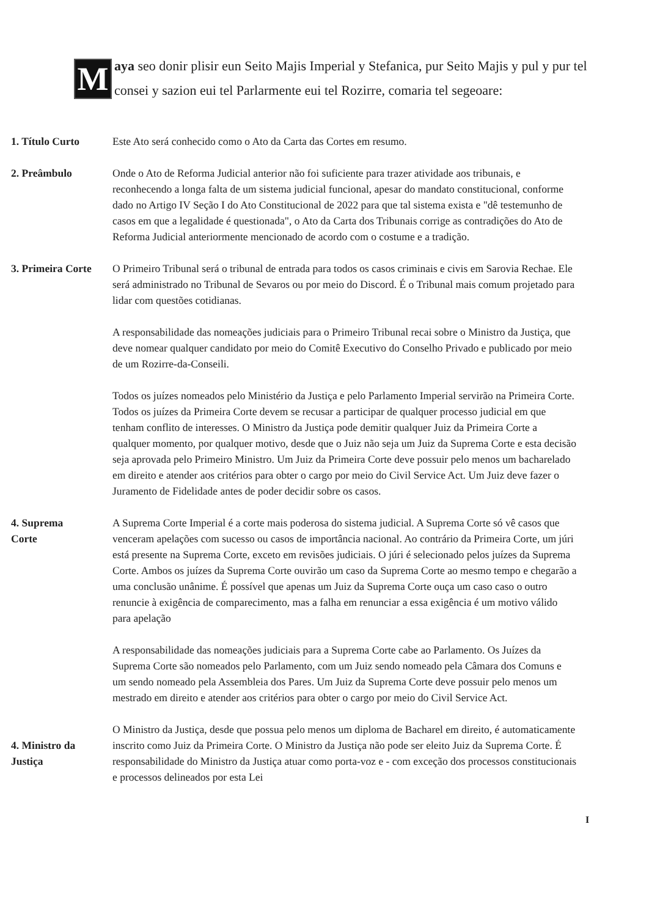M
aya seo donir plisir eun Seito Majis Imperial y Stefanica, pur Seito Majis y pul y pur tel consei y sazion eui tel Parlarmente eui tel Rozirre, comaria tel segeoare:
1. Título Curto Este Ato será conhecido como o Ato da Carta das Cortes em resumo.
2. Preâmbulo Onde o Ato de Reforma Judicial anterior não foi suficiente para trazer atividade aos tribunais, e reconhecendo a longa falta de um sistema judicial funcional, apesar do mandato constitucional, conforme dado no Artigo IV Seção I do Ato Constitucional de 2022 para que tal sistema exista e "dê testemunho de casos em que a legalidade é questionada", o Ato da Carta dos Tribunais corrige as contradições do Ato de Reforma Judicial anteriormente mencionado de acordo com o costume e a tradição.
3. Primeira Corte
O Primeiro Tribunal será o tribunal de entrada para todos os casos criminais e civis em Sarovia Rechae. Ele será administrado no Tribunal de Sevaros ou por meio do Discord. É o Tribunal mais comum projetado para lidar com questões cotidianas.
A responsabilidade das nomeações judiciais para o Primeiro Tribunal recai sobre o Ministro da Justiça, que deve nomear qualquer candidato por meio do Comitê Executivo do Conselho Privado e publicado por meio de um Rozirre-da-Conseili.
Todos os juízes nomeados pelo Ministério da Justiça e pelo Parlamento Imperial servirão na Primeira Corte. Todos os juízes da Primeira Corte devem se recusar a participar de qualquer processo judicial em que tenham conflito de interesses. O Ministro da Justiça pode demitir qualquer Juiz da Primeira Corte a qualquer momento, por qualquer motivo, desde que o Juiz não seja um Juiz da Suprema Corte e esta decisão seja aprovada pelo Primeiro Ministro. Um Juiz da Primeira Corte deve possuir pelo menos um bacharelado em direito e atender aos critérios para obter o cargo por meio do Civil Service Act. Um Juiz deve fazer o Juramento de Fidelidade antes de poder decidir sobre os casos.
4. Suprema
Corte
A Suprema Corte Imperial é a corte mais poderosa do sistema judicial. A Suprema Corte só vê casos que venceram apelações com sucesso ou casos de importância nacional. Ao contrário da Primeira Corte, um júri está presente na Suprema Corte, exceto em revisões judiciais. O júri é selecionado pelos juízes da Suprema Corte. Ambos os juízes da Suprema Corte ouvirão um caso da Suprema Corte ao mesmo tempo e chegarão a uma conclusão unânime. É possível que apenas um Juiz da Suprema Corte ouça um caso caso o outro renuncie à exigência de comparecimento, mas a falha em renunciar a essa exigência é um motivo válido para apelação
A responsabilidade das nomeações judiciais para a Suprema Corte cabe ao Parlamento. Os Juízes da Suprema Corte são nomeados pelo Parlamento, com um Juiz sendo nomeado pela Câmara dos Comuns e um sendo nomeado pela Assembleia dos Pares. Um Juiz da Suprema Corte deve possuir pelo menos um mestrado em direito e atender aos critérios para obter o cargo por meio do Civil Service Act.
4. Ministro da
Justiça
O Ministro da Justiça, desde que possua pelo menos um diploma de Bacharel em direito, é automaticamente inscrito como Juiz da Primeira Corte. O Ministro da Justiça não pode ser eleito Juiz da Suprema Corte. É responsabilidade do Ministro da Justiça atuar como porta-voz e - com exceção dos processos constitucionais e processos delineados por esta Lei
I